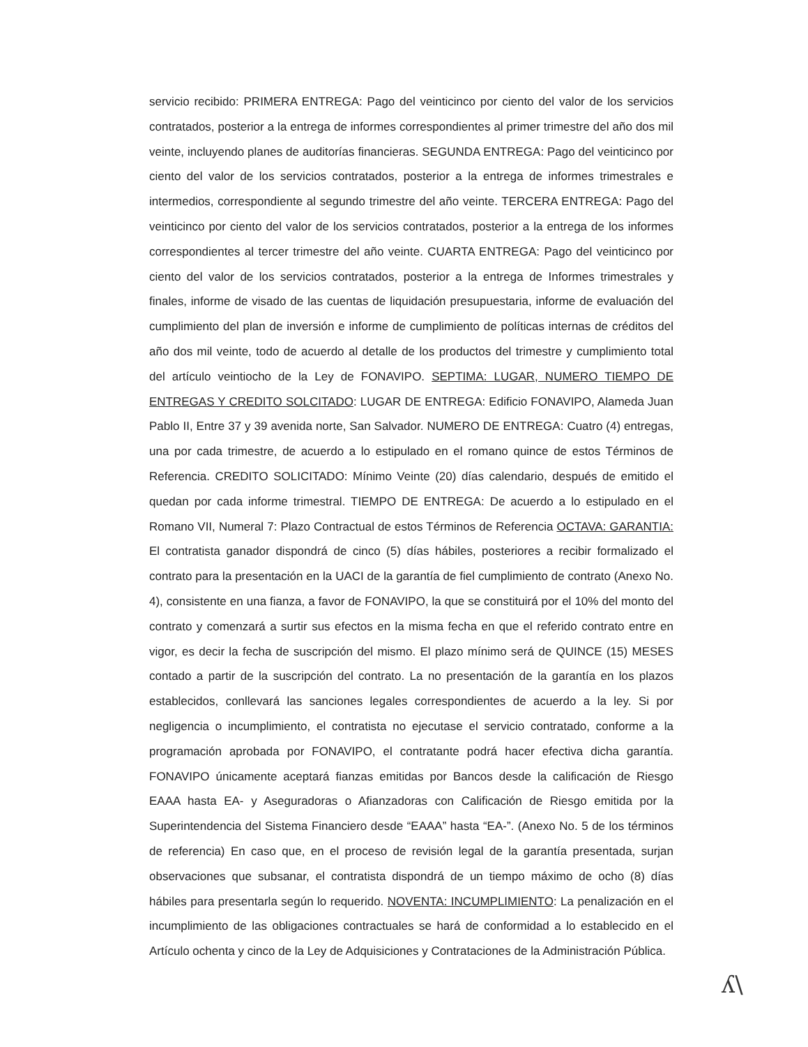servicio recibido: PRIMERA ENTREGA: Pago del veinticinco por ciento del valor de los servicios contratados, posterior a la entrega de informes correspondientes al primer trimestre del año dos mil veinte, incluyendo planes de auditorías financieras. SEGUNDA ENTREGA: Pago del veinticinco por ciento del valor de los servicios contratados, posterior a la entrega de informes trimestrales e intermedios, correspondiente al segundo trimestre del año veinte. TERCERA ENTREGA: Pago del veinticinco por ciento del valor de los servicios contratados, posterior a la entrega de los informes correspondientes al tercer trimestre del año veinte. CUARTA ENTREGA: Pago del veinticinco por ciento del valor de los servicios contratados, posterior a la entrega de Informes trimestrales y finales, informe de visado de las cuentas de liquidación presupuestaria, informe de evaluación del cumplimiento del plan de inversión e informe de cumplimiento de políticas internas de créditos del año dos mil veinte, todo de acuerdo al detalle de los productos del trimestre y cumplimiento total del artículo veintiocho de la Ley de FONAVIPO. SEPTIMA: LUGAR, NUMERO TIEMPO DE ENTREGAS Y CREDITO SOLCITADO: LUGAR DE ENTREGA: Edificio FONAVIPO, Alameda Juan Pablo II, Entre 37 y 39 avenida norte, San Salvador. NUMERO DE ENTREGA: Cuatro (4) entregas, una por cada trimestre, de acuerdo a lo estipulado en el romano quince de estos Términos de Referencia. CREDITO SOLICITADO: Mínimo Veinte (20) días calendario, después de emitido el quedan por cada informe trimestral. TIEMPO DE ENTREGA: De acuerdo a lo estipulado en el Romano VII, Numeral 7: Plazo Contractual de estos Términos de Referencia OCTAVA: GARANTIA: El contratista ganador dispondrá de cinco (5) días hábiles, posteriores a recibir formalizado el contrato para la presentación en la UACI de la garantía de fiel cumplimiento de contrato (Anexo No. 4), consistente en una fianza, a favor de FONAVIPO, la que se constituirá por el 10% del monto del contrato y comenzará a surtir sus efectos en la misma fecha en que el referido contrato entre en vigor, es decir la fecha de suscripción del mismo. El plazo mínimo será de QUINCE (15) MESES contado a partir de la suscripción del contrato. La no presentación de la garantía en los plazos establecidos, conllevará las sanciones legales correspondientes de acuerdo a la ley. Si por negligencia o incumplimiento, el contratista no ejecutase el servicio contratado, conforme a la programación aprobada por FONAVIPO, el contratante podrá hacer efectiva dicha garantía. FONAVIPO únicamente aceptará fianzas emitidas por Bancos desde la calificación de Riesgo EAAA hasta EA- y Aseguradoras o Afianzadoras con Calificación de Riesgo emitida por la Superintendencia del Sistema Financiero desde “EAAA” hasta “EA-”. (Anexo No. 5 de los términos de referencia) En caso que, en el proceso de revisión legal de la garantía presentada, surjan observaciones que subsanar, el contratista dispondrá de un tiempo máximo de ocho (8) días hábiles para presentarla según lo requerido. NOVENTA: INCUMPLIMIENTO: La penalización en el incumplimiento de las obligaciones contractuales se hará de conformidad a lo establecido en el Artículo ochenta y cinco de la Ley de Adquisiciones y Contrataciones de la Administración Pública.
ʎ\